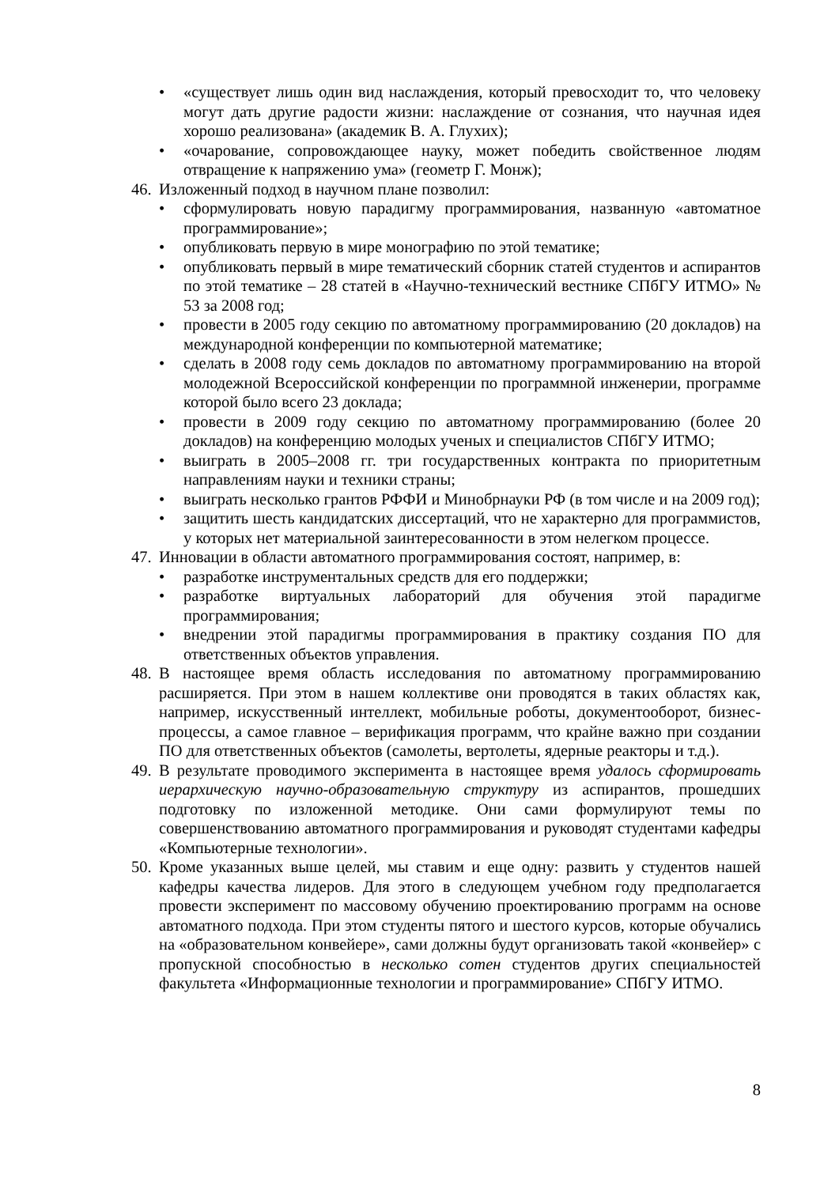• «существует лишь один вид наслаждения, который превосходит то, что человеку могут дать другие радости жизни: наслаждение от сознания, что научная идея хорошо реализована» (академик В. А. Глухих);
• «очарование, сопровождающее науку, может победить свойственное людям отвращение к напряжению ума» (геометр Г. Монж);
46.
Изложенный подход в научном плане позволил:
• сформулировать новую парадигму программирования, названную «автоматное программирование»;
• опубликовать первую в мире монографию по этой тематике;
• опубликовать первый в мире тематический сборник статей студентов и аспирантов по этой тематике – 28 статей в «Научно-технический вестнике СПбГУ ИТМО» № 53 за 2008 год;
• провести в 2005 году секцию по автоматному программированию (20 докладов) на международной конференции по компьютерной математике;
• сделать в 2008 году семь докладов по автоматному программированию на второй молодежной Всероссийской конференции по программной инженерии, программе которой было всего 23 доклада;
• провести в 2009 году секцию по автоматному программированию (более 20 докладов) на конференцию молодых ученых и специалистов СПбГУ ИТМО;
• выиграть в 2005–2008 гг. три государственных контракта по приоритетным направлениям науки и техники страны;
• выиграть несколько грантов РФФИ и Минобрнауки РФ (в том числе и на 2009 год);
• защитить шесть кандидатских диссертаций, что не характерно для программистов, у которых нет материальной заинтересованности в этом нелегком процессе.
47.
Инновации в области автоматного программирования состоят, например, в:
• разработке инструментальных средств для его поддержки;
• разработке виртуальных лабораторий для обучения этой парадигме программирования;
• внедрении этой парадигмы программирования в практику создания ПО для ответственных объектов управления.
48.
В настоящее время область исследования по автоматному программированию расширяется. При этом в нашем коллективе они проводятся в таких областях как, например, искусственный интеллект, мобильные роботы, документооборот, бизнес-процессы, а самое главное – верификация программ, что крайне важно при создании ПО для ответственных объектов (самолеты, вертолеты, ядерные реакторы и т.д.).
49.
В результате проводимого эксперимента в настоящее время удалось сформировать иерархическую научно-образовательную структуру из аспирантов, прошедших подготовку по изложенной методике. Они сами формулируют темы по совершенствованию автоматного программирования и руководят студентами кафедры «Компьютерные технологии».
50.
Кроме указанных выше целей, мы ставим и еще одну: развить у студентов нашей кафедры качества лидеров. Для этого в следующем учебном году предполагается провести эксперимент по массовому обучению проектированию программ на основе автоматного подхода. При этом студенты пятого и шестого курсов, которые обучались на «образовательном конвейере», сами должны будут организовать такой «конвейер» с пропускной способностью в несколько сотен студентов других специальностей факультета «Информационные технологии и программирование» СПбГУ ИТМО.
8